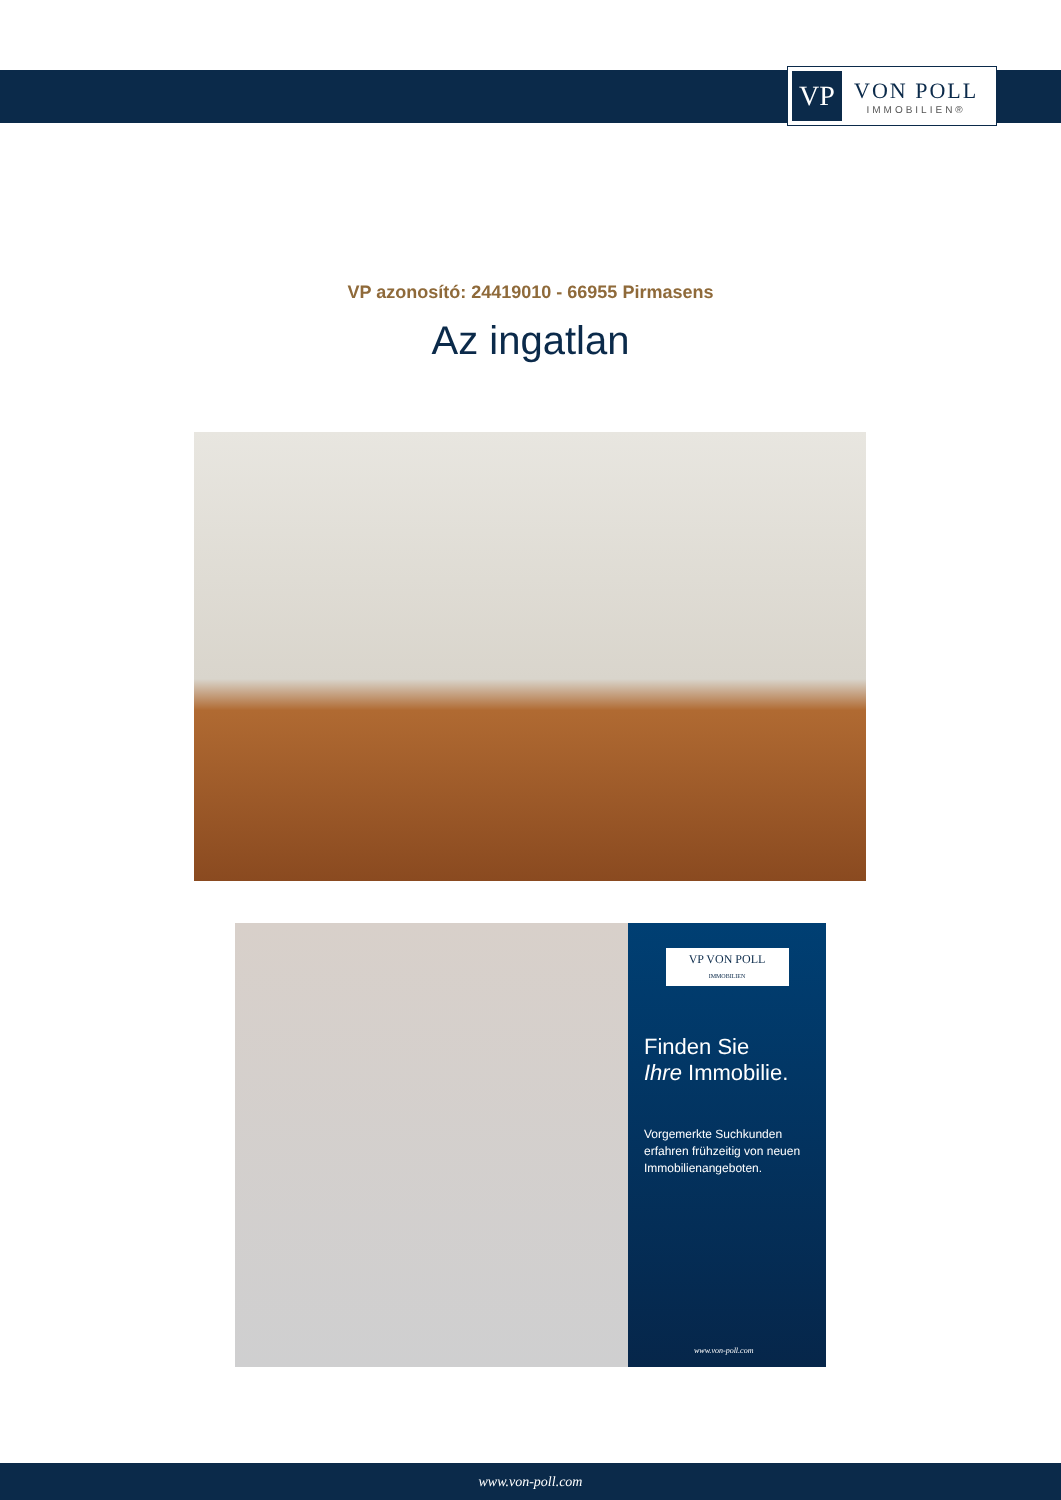VP
VON POLL
IMMOBILIEN®
VP azonosító: 24419010 - 66955 Pirmasens
Az ingatlan
VP VON POLL
IMMOBILIEN
Finden Sie
Ihre Immobilie.
Vorgemerkte Suchkunden erfahren frühzeitig von neuen Immobilienangeboten.
www.von-poll.com
www.von-poll.com